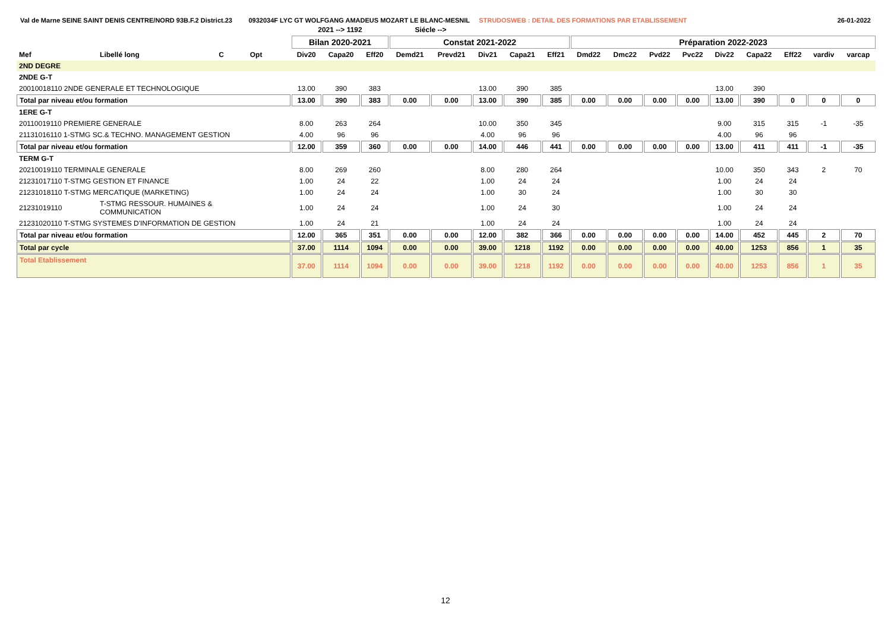Val de Marne SEINE SAINT DENIS CENTRE/NORD 93B.F.2 District.23 0932034F LYC GT WOLFGANG AMADEUS MOZART LE BLANC-MESNIL STRUDOSWEB : DETAIL DES FORMATIONS PAR ETABLISSEMENT 26-01-2022
| | | | | | 2021 --> 1192 | | | Siécle --> | | | | | | | | | | | | | |
| --- | --- | --- | --- | --- | --- | --- | --- | --- | --- | --- | --- | --- | --- | --- | --- | --- | --- | --- | --- | --- | --- |
| | | | | | Bilan 2020-2021 | | | Constat 2021-2022 | | | | | Préparation 2022-2023 | | | | | | | | |
| Mef | Libellé long | C | Opt | | Div20 | Capa20 | Eff20 | Demd21 | Prevd21 | Div21 | Capa21 | Eff21 | Dmd22 | Dmc22 | Pvd22 | Pvc22 | Div22 | Capa22 | Eff22 | vardiv | varcap |
| 2ND DEGRE | | | | | | | | | | | | | | | | | | | | | |
| 2NDE G-T | | | | | | | | | | | | | | | | | | | | | |
| 20010018110 2NDE GENERALE ET TECHNOLOGIQUE | | | | | 13.00 | 390 | 383 | | | 13.00 | 390 | 385 | | | | | 13.00 | 390 | | | |
| Total par niveau et/ou formation | | | | | 13.00 | 390 | 383 | 0.00 | 0.00 | 13.00 | 390 | 385 | 0.00 | 0.00 | 0.00 | 0.00 | 13.00 | 390 | 0 | 0 | 0 |
| 1ERE G-T | | | | | | | | | | | | | | | | | | | | | |
| 20110019110 PREMIERE GENERALE | | | | | 8.00 | 263 | 264 | | | 10.00 | 350 | 345 | | | | | 9.00 | 315 | 315 | -1 | -35 |
| 21131016110 1-STMG SC.& TECHNO. MANAGEMENT GESTION | | | | | 4.00 | 96 | 96 | | | 4.00 | 96 | 96 | | | | | 4.00 | 96 | 96 | | |
| Total par niveau et/ou formation | | | | | 12.00 | 359 | 360 | 0.00 | 0.00 | 14.00 | 446 | 441 | 0.00 | 0.00 | 0.00 | 0.00 | 13.00 | 411 | 411 | -1 | -35 |
| TERM G-T | | | | | | | | | | | | | | | | | | | | | |
| 20210019110 TERMINALE GENERALE | | | | | 8.00 | 269 | 260 | | | 8.00 | 280 | 264 | | | | | 10.00 | 350 | 343 | 2 | 70 |
| 21231017110 T-STMG GESTION ET FINANCE | | | | | 1.00 | 24 | 22 | | | 1.00 | 24 | 24 | | | | | 1.00 | 24 | 24 | | |
| 21231018110 T-STMG MERCATIQUE (MARKETING) | | | | | 1.00 | 24 | 24 | | | 1.00 | 30 | 24 | | | | | 1.00 | 30 | 30 | | |
| 21231019110 | T-STMG RESSOUR. HUMAINES & COMMUNICATION | | | | 1.00 | 24 | 24 | | | 1.00 | 24 | 30 | | | | | 1.00 | 24 | 24 | | |
| 21231020110 T-STMG SYSTEMES D'INFORMATION DE GESTION | | | | | 1.00 | 24 | 21 | | | 1.00 | 24 | 24 | | | | | 1.00 | 24 | 24 | | |
| Total par niveau et/ou formation | | | | | 12.00 | 365 | 351 | 0.00 | 0.00 | 12.00 | 382 | 366 | 0.00 | 0.00 | 0.00 | 0.00 | 14.00 | 452 | 445 | 2 | 70 |
| Total par cycle | | | | | 37.00 | 1114 | 1094 | 0.00 | 0.00 | 39.00 | 1218 | 1192 | 0.00 | 0.00 | 0.00 | 0.00 | 40.00 | 1253 | 856 | 1 | 35 |
| Total Etablissement | | | | | 37.00 | 1114 | 1094 | 0.00 | 0.00 | 39.00 | 1218 | 1192 | 0.00 | 0.00 | 0.00 | 0.00 | 40.00 | 1253 | 856 | 1 | 35 |
12